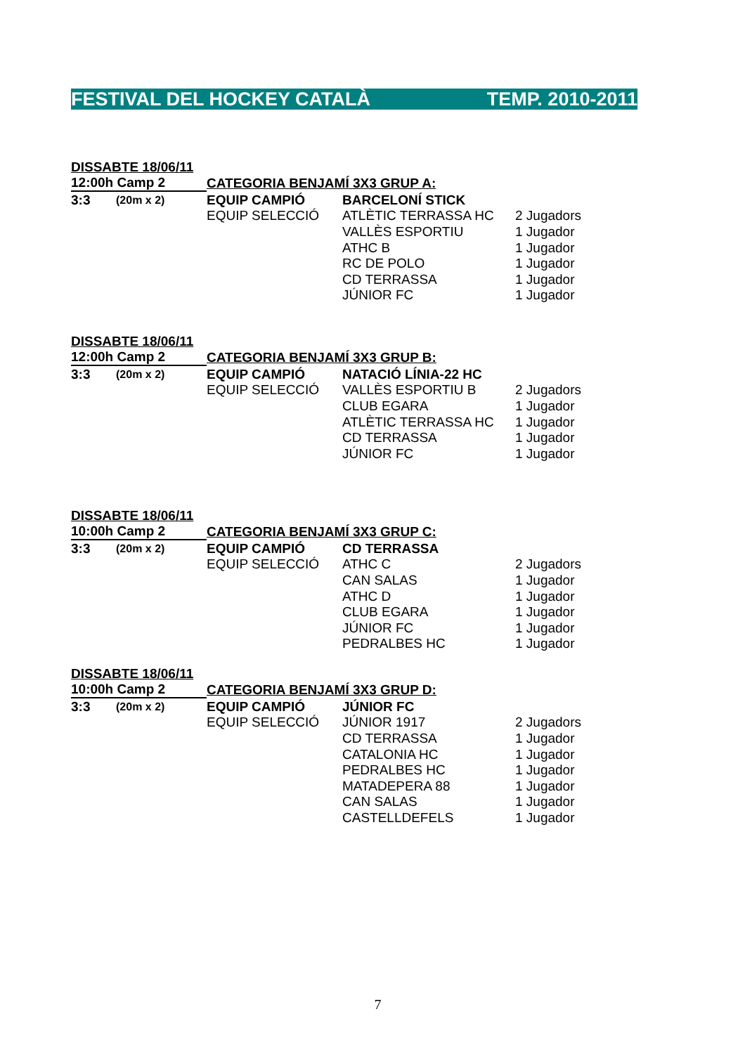FESTIVAL DEL HOCKEY CATALÀ TEMP. 2010-2011
| DISSABTE 18/06/11 | | | | |
| 12:00h Camp 2 | | CATEGORIA BENJAMÍ 3X3 GRUP A: | | |
| 3:3 | (20m x 2) | EQUIP CAMPIÓ | BARCELONÍ STICK | |
| | | EQUIP SELECCIÓ | ATLÈTIC TERRASSA HC | 2 Jugadors |
| | | | VALLÈS ESPORTIU | 1 Jugador |
| | | | ATHC B | 1 Jugador |
| | | | RC DE POLO | 1 Jugador |
| | | | CD TERRASSA | 1 Jugador |
| | | | JÚNIOR FC | 1 Jugador |
| DISSABTE 18/06/11 | | | | |
| 12:00h Camp 2 | | CATEGORIA BENJAMÍ 3X3 GRUP B: | | |
| 3:3 | (20m x 2) | EQUIP CAMPIÓ | NATACIÓ LÍNIA-22 HC | |
| | | EQUIP SELECCIÓ | VALLÈS ESPORTIU B | 2 Jugadors |
| | | | CLUB EGARA | 1 Jugador |
| | | | ATLÈTIC TERRASSA HC | 1 Jugador |
| | | | CD TERRASSA | 1 Jugador |
| | | | JÚNIOR FC | 1 Jugador |
| DISSABTE 18/06/11 | | | | |
| 10:00h Camp 2 | | CATEGORIA BENJAMÍ 3X3 GRUP C: | | |
| 3:3 | (20m x 2) | EQUIP CAMPIÓ | CD TERRASSA | |
| | | EQUIP SELECCIÓ | ATHC C | 2 Jugadors |
| | | | CAN SALAS | 1 Jugador |
| | | | ATHC D | 1 Jugador |
| | | | CLUB EGARA | 1 Jugador |
| | | | JÚNIOR FC | 1 Jugador |
| | | | PEDRALBES HC | 1 Jugador |
| DISSABTE 18/06/11 | | | | |
| 10:00h Camp 2 | | CATEGORIA BENJAMÍ 3X3 GRUP D: | | |
| 3:3 | (20m x 2) | EQUIP CAMPIÓ | JÚNIOR FC | |
| | | EQUIP SELECCIÓ | JÚNIOR 1917 | 2 Jugadors |
| | | | CD TERRASSA | 1 Jugador |
| | | | CATALONIA HC | 1 Jugador |
| | | | PEDRALBES HC | 1 Jugador |
| | | | MATADEPERA 88 | 1 Jugador |
| | | | CAN SALAS | 1 Jugador |
| | | | CASTELLDEFELS | 1 Jugador |
7